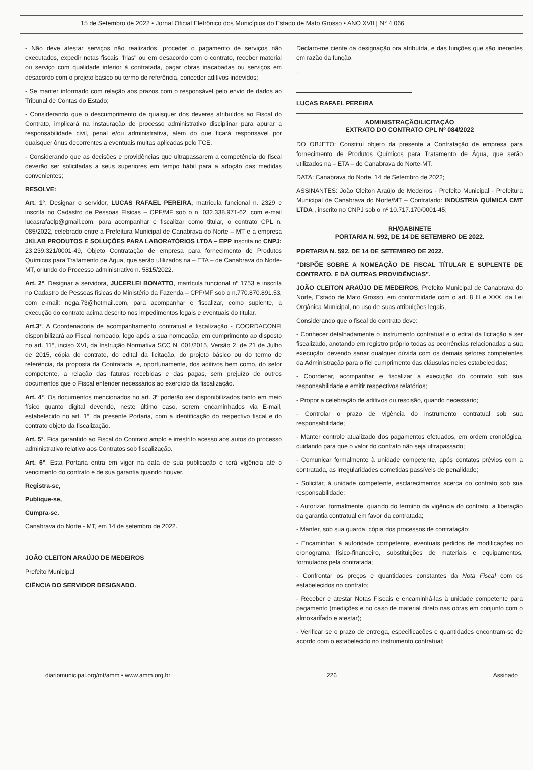15 de Setembro de 2022 • Jornal Oficial Eletrônico dos Municípios do Estado de Mato Grosso • ANO XVII | N° 4.066
- Não deve atestar serviços não realizados, proceder o pagamento de serviços não executados, expedir notas fiscais "frias" ou em desacordo com o contrato, receber material ou serviço com qualidade inferior à contratada, pagar obras inacabadas ou serviços em desacordo com o projeto básico ou termo de referência, conceder aditivos indevidos;
- Se manter informado com relação aos prazos com o responsável pelo envio de dados ao Tribunal de Contas do Estado;
- Considerando que o descumprimento de quaisquer dos deveres atribuídos ao Fiscal do Contrato, implicará na instauração de processo administrativo disciplinar para apurar a responsabilidade civil, penal e/ou administrativa, além do que ficará responsável por quaisquer ônus decorrentes a eventuais multas aplicadas pelo TCE.
- Considerando que as decisões e providências que ultrapassarem a competência do fiscal deverão ser solicitadas a seus superiores em tempo hábil para a adoção das medidas convenientes;
RESOLVE:
Art. 1°. Designar o servidor, LUCAS RAFAEL PEREIRA, matrícula funcional n. 2329 e inscrita no Cadastro de Pessoas Físicas – CPF/MF sob o n. 032.338.971-62, com e-mail lucasrafaelp@gmail.com, para acompanhar e fiscalizar como titular, o contrato CPL n. 085/2022, celebrado entre a Prefeitura Municipal de Canabrava do Norte – MT e a empresa JKLAB PRODUTOS E SOLUÇÕES PARA LABORATÓRIOS LTDA – EPP inscrita no CNPJ: 23.239.321/0001-49, Objeto Contratação de empresa para fornecimento de Produtos Químicos para Tratamento de Água, que serão utilizados na – ETA – de Canabrava do Norte-MT, oriundo do Processo administrativo n. 5815/2022.
Art. 2°. Designar a servidora, JUCERLEI BONATTO, matrícula funcional nº 1753 e inscrita no Cadastro de Pessoas físicas do Ministério da Fazenda – CPF/MF sob o n.770.870.891.53, com e-mail: nega.73@hotmail.com, para acompanhar e fiscalizar, como suplente, a execução do contrato acima descrito nos impedimentos legais e eventuais do titular.
Art.3°. A Coordenadoria de acompanhamento contratual e fiscalização - COORDACONFI disponibilizará ao Fiscal nomeado, logo após a sua nomeação, em cumprimento ao disposto no art. 11°, inciso XVI, da Instrução Normativa SCC N. 001/2015, Versão 2, de 21 de Julho de 2015, cópia do contrato, do edital da licitação, do projeto básico ou do termo de referência, da proposta da Contratada, e, oportunamente, dos aditivos bem como, do setor competente, a relação das faturas recebidas e das pagas, sem prejuízo de outros documentos que o Fiscal entender necessários ao exercício da fiscalização.
Art. 4°. Os documentos mencionados no art. 3º poderão ser disponibilizados tanto em meio físico quanto digital devendo, neste último caso, serem encaminhados via E-mail, estabelecido no art. 1º, da presente Portaria, com a identificação do respectivo fiscal e do contrato objeto da fiscalização.
Art. 5°. Fica garantido ao Fiscal do Contrato amplo e irrestrito acesso aos autos do processo administrativo relativo aos Contratos sob fiscalização.
Art. 6°. Esta Portaria entra em vigor na data de sua publicação e terá vigência até o vencimento do contrato e de sua garantia quando houver.
Registra-se,
Publique-se,
Cumpra-se.
Canabrava do Norte - MT, em 14 de setembro de 2022.
JOÃO CLEITON ARAÚJO DE MEDEIROS
Prefeito Municipal
CIÊNCIA DO SERVIDOR DESIGNADO.
Declaro-me ciente da designação ora atribuída, e das funções que são inerentes em razão da função.
.
LUCAS RAFAEL PEREIRA
ADMINISTRAÇÃO/LICITAÇÃO
EXTRATO DO CONTRATO CPL Nº 084/2022
DO OBJETO: Constitui objeto da presente a Contratação de empresa para fornecimento de Produtos Químicos para Tratamento de Água, que serão utilizados na – ETA – de Canabrava do Norte-MT.
DATA: Canabrava do Norte, 14 de Setembro de 2022;
ASSINANTES: João Cleiton Araújo de Medeiros - Prefeito Municipal - Prefeitura Municipal de Canabrava do Norte/MT – Contratado: INDÚSTRIA QUÍMICA CMT LTDA , inscrito no CNPJ sob o nº 10.717.170/0001-45;
RH/GABINETE
PORTARIA N. 592, DE 14 DE SETEMBRO DE 2022.
PORTARIA N. 592, DE 14 DE SETEMBRO DE 2022.
“DISPÕE SOBRE A NOMEAÇÃO DE FISCAL TÍTULAR E SUPLENTE DE CONTRATO, E DÁ OUTRAS PROVIDÊNCIAS”.
JOÃO CLEITON ARAÚJO DE MEDEIROS, Prefeito Municipal de Canabrava do Norte, Estado de Mato Grosso, em conformidade com o art. 8 III e XXX, da Lei Orgânica Municipal, no uso de suas atribuições legais,
Considerando que o fiscal do contrato deve:
- Conhecer detalhadamente o instrumento contratual e o edital da licitação a ser fiscalizado, anotando em registro próprio todas as ocorrências relacionadas a sua execução; devendo sanar qualquer dúvida com os demais setores competentes da Administração para o fiel cumprimento das cláusulas neles estabelecidas;
- Coordenar, acompanhar e fiscalizar a execução do contrato sob sua responsabilidade e emitir respectivos relatórios;
- Propor a celebração de aditivos ou rescisão, quando necessário;
- Controlar o prazo de vigência do instrumento contratual sob sua responsabilidade;
- Manter controle atualizado dos pagamentos efetuados, em ordem cronológica, cuidando para que o valor do contrato não seja ultrapassado;
- Comunicar formalmente à unidade competente, após contatos prévios com a contratada, as irregularidades cometidas passíveis de penalidade;
- Solicitar, à unidade competente, esclarecimentos acerca do contrato sob sua responsabilidade;
- Autorizar, formalmente, quando do término da vigência do contrato, a liberação da garantia contratual em favor da contratada;
- Manter, sob sua guarda, cópia dos processos de contratação;
- Encaminhar, à autoridade competente, eventuais pedidos de modificações no cronograma físico-financeiro, substituições de materiais e equipamentos, formulados pela contratada;
- Confrontar os preços e quantidades constantes da Nota Fiscal com os estabelecidos no contrato;
- Receber e atestar Notas Fiscais e encaminhá-las à unidade competente para pagamento (medições e no caso de material direto nas obras em conjunto com o almoxarifado e atestar);
- Verificar se o prazo de entrega, especificações e quantidades encontram-se de acordo com o estabelecido no instrumento contratual;
diariomunicipal.org/mt/amm • www.amm.org.br 226 Assinado